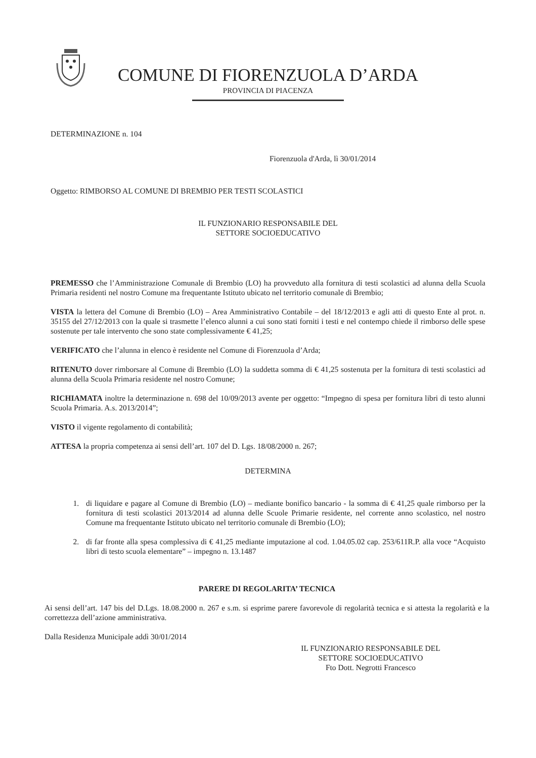COMUNE DI FIORENZUOLA D’ARDA
PROVINCIA DI PIACENZA
DETERMINAZIONE n. 104
Fiorenzuola d'Arda, lì 30/01/2014
Oggetto: RIMBORSO AL COMUNE DI BREMBIO PER TESTI SCOLASTICI
IL FUNZIONARIO RESPONSABILE DEL
SETTORE SOCIOEDUCATIVO
PREMESSO che l’Amministrazione Comunale di Brembio (LO) ha provveduto alla fornitura di testi scolastici ad alunna della Scuola Primaria residenti nel nostro Comune ma frequentante Istituto ubicato nel territorio comunale di Brembio;
VISTA la lettera del Comune di Brembio (LO) – Area Amministrativo Contabile – del 18/12/2013 e agli atti di questo Ente al prot. n. 35155 del 27/12/2013 con la quale si trasmette l’elenco alunni a cui sono stati forniti i testi e nel contempo chiede il rimborso delle spese sostenute per tale intervento che sono state complessivamente € 41,25;
VERIFICATO che l’alunna in elenco è residente nel Comune di Fiorenzuola d’Arda;
RITENUTO dover rimborsare al Comune di Brembio (LO) la suddetta somma di € 41,25 sostenuta per la fornitura di testi scolastici ad alunna della Scuola Primaria residente nel nostro Comune;
RICHIAMATA inoltre la determinazione n. 698 del 10/09/2013 avente per oggetto: “Impegno di spesa per fornitura libri di testo alunni Scuola Primaria. A.s. 2013/2014”;
VISTO il vigente regolamento di contabilità;
ATTESA la propria competenza ai sensi dell’art. 107 del D. Lgs. 18/08/2000 n. 267;
DETERMINA
1. di liquidare e pagare al Comune di Brembio (LO) – mediante bonifico bancario - la somma di € 41,25 quale rimborso per la fornitura di testi scolastici 2013/2014 ad alunna delle Scuole Primarie residente, nel corrente anno scolastico, nel nostro Comune ma frequentante Istituto ubicato nel territorio comunale di Brembio (LO);
2. di far fronte alla spesa complessiva di € 41,25 mediante imputazione al cod. 1.04.05.02 cap. 253/611R.P. alla voce “Acquisto libri di testo scuola elementare” – impegno n. 13.1487
PARERE DI REGOLARITA’ TECNICA
Ai sensi dell’art. 147 bis del D.Lgs. 18.08.2000 n. 267 e s.m. si esprime parere favorevole di regolarità tecnica e si attesta la regolarità e la correttezza dell’azione amministrativa.
Dalla Residenza Municipale addì 30/01/2014
IL FUNZIONARIO RESPONSABILE DEL
SETTORE SOCIOEDUCATIVO
Fto Dott. Negrotti Francesco